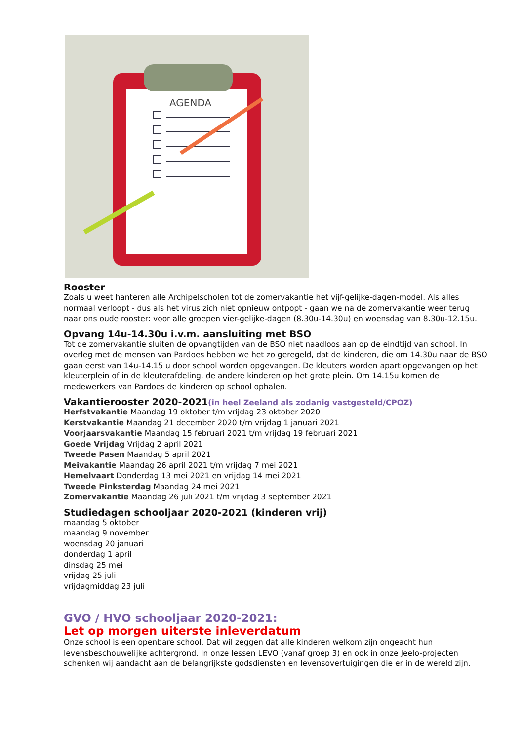AGENDA
Rooster
Zoals u weet hanteren alle Archipelscholen tot de zomervakantie het vijf-gelijke-dagen-model. Als alles normaal verloopt - dus als het virus zich niet opnieuw ontpopt - gaan we na de zomervakantie weer terug naar ons oude rooster: voor alle groepen vier-gelijke-dagen (8.30u-14.30u) en woensdag van 8.30u-12.15u.
Opvang 14u-14.30u i.v.m. aansluiting met BSO
Tot de zomervakantie sluiten de opvangtijden van de BSO niet naadloos aan op de eindtijd van school. In overleg met de mensen van Pardoes hebben we het zo geregeld, dat de kinderen, die om 14.30u naar de BSO gaan eerst van 14u-14.15 u door school worden opgevangen. De kleuters worden apart opgevangen op het kleuterplein of in de kleuterafdeling, de andere kinderen op het grote plein. Om 14.15u komen de medewerkers van Pardoes de kinderen op school ophalen.
Vakantierooster 2020-2021(in heel Zeeland als zodanig vastgesteld/CPOZ)
Herfstvakantie Maandag 19 oktober t/m vrijdag 23 oktober 2020
Kerstvakantie Maandag 21 december 2020 t/m vrijdag 1 januari 2021
Voorjaarsvakantie Maandag 15 februari 2021 t/m vrijdag 19 februari 2021
Goede Vrijdag Vrijdag 2 april 2021
Tweede Pasen Maandag 5 april 2021
Meivakantie Maandag 26 april 2021 t/m vrijdag 7 mei 2021
Hemelvaart Donderdag 13 mei 2021 en vrijdag 14 mei 2021
Tweede Pinksterdag Maandag 24 mei 2021
Zomervakantie Maandag 26 juli 2021 t/m vrijdag 3 september 2021
Studiedagen schooljaar 2020-2021 (kinderen vrij)
maandag 5 oktober
maandag 9 november
woensdag 20 januari
donderdag 1 april
dinsdag 25 mei
vrijdag 25 juli
vrijdagmiddag 23 juli
GVO / HVO schooljaar 2020-2021:
Let op morgen uiterste inleverdatum
Onze school is een openbare school. Dat wil zeggen dat alle kinderen welkom zijn ongeacht hun levensbeschouwelijke achtergrond. In onze lessen LEVO (vanaf groep 3) en ook in onze Jeelo-projecten schenken wij aandacht aan de belangrijkste godsdiensten en levensovertuigingen die er in de wereld zijn.